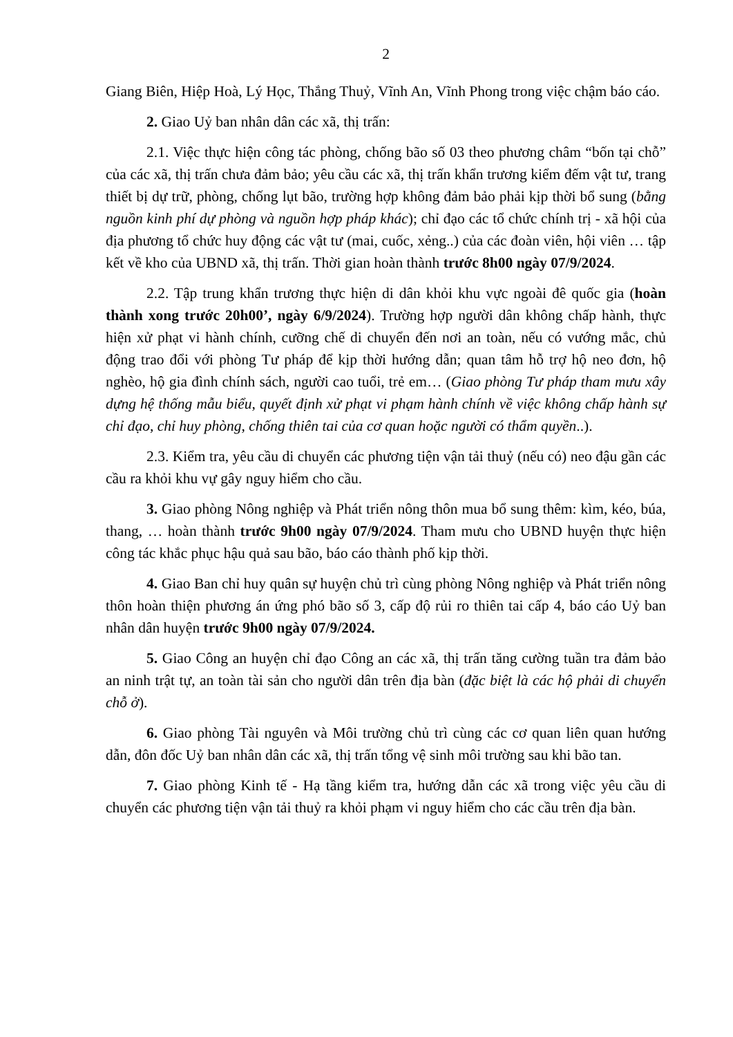2
Giang Biên, Hiệp Hoà, Lý Học, Thắng Thuỷ, Vĩnh An, Vĩnh Phong trong việc chậm báo cáo.
2. Giao Uỷ ban nhân dân các xã, thị trấn:
2.1. Việc thực hiện công tác phòng, chống bão số 03 theo phương châm “bốn tại chỗ” của các xã, thị trấn chưa đảm bảo; yêu cầu các xã, thị trấn khẩn trương kiểm đếm vật tư, trang thiết bị dự trữ, phòng, chống lụt bão, trường hợp không đảm bảo phải kịp thời bổ sung (bằng nguồn kinh phí dự phòng và nguồn hợp pháp khác); chỉ đạo các tổ chức chính trị - xã hội của địa phương tổ chức huy động các vật tư (mai, cuốc, xẻng..) của các đoàn viên, hội viên … tập kết về kho của UBND xã, thị trấn. Thời gian hoàn thành trước 8h00 ngày 07/9/2024.
2.2. Tập trung khẩn trương thực hiện di dân khỏi khu vực ngoài đê quốc gia (hoàn thành xong trước 20h00’, ngày 6/9/2024). Trường hợp người dân không chấp hành, thực hiện xử phạt vi hành chính, cưỡng chế di chuyển đến nơi an toàn, nếu có vướng mắc, chủ động trao đổi với phòng Tư pháp để kịp thời hướng dẫn; quan tâm hỗ trợ hộ neo đơn, hộ nghèo, hộ gia đình chính sách, người cao tuổi, trẻ em… (Giao phòng Tư pháp tham mưu xây dựng hệ thống mẫu biểu, quyết định xử phạt vi phạm hành chính về việc không chấp hành sự chỉ đạo, chỉ huy phòng, chống thiên tai của cơ quan hoặc người có thẩm quyền..).
2.3. Kiểm tra, yêu cầu di chuyển các phương tiện vận tải thuỷ (nếu có) neo đậu gần các cầu ra khỏi khu vự gây nguy hiểm cho cầu.
3. Giao phòng Nông nghiệp và Phát triển nông thôn mua bổ sung thêm: kìm, kéo, búa, thang, … hoàn thành trước 9h00 ngày 07/9/2024. Tham mưu cho UBND huyện thực hiện công tác khắc phục hậu quả sau bão, báo cáo thành phố kịp thời.
4. Giao Ban chỉ huy quân sự huyện chủ trì cùng phòng Nông nghiệp và Phát triển nông thôn hoàn thiện phương án ứng phó bão số 3, cấp độ rủi ro thiên tai cấp 4, báo cáo Uỷ ban nhân dân huyện trước 9h00 ngày 07/9/2024.
5. Giao Công an huyện chỉ đạo Công an các xã, thị trấn tăng cường tuần tra đảm bảo an ninh trật tự, an toàn tài sản cho người dân trên địa bàn (đặc biệt là các hộ phải di chuyển chỗ ở).
6. Giao phòng Tài nguyên và Môi trường chủ trì cùng các cơ quan liên quan hướng dẫn, đôn đốc Uỷ ban nhân dân các xã, thị trấn tổng vệ sinh môi trường sau khi bão tan.
7. Giao phòng Kinh tế - Hạ tầng kiểm tra, hướng dẫn các xã trong việc yêu cầu di chuyển các phương tiện vận tải thuỷ ra khỏi phạm vi nguy hiểm cho các cầu trên địa bàn.